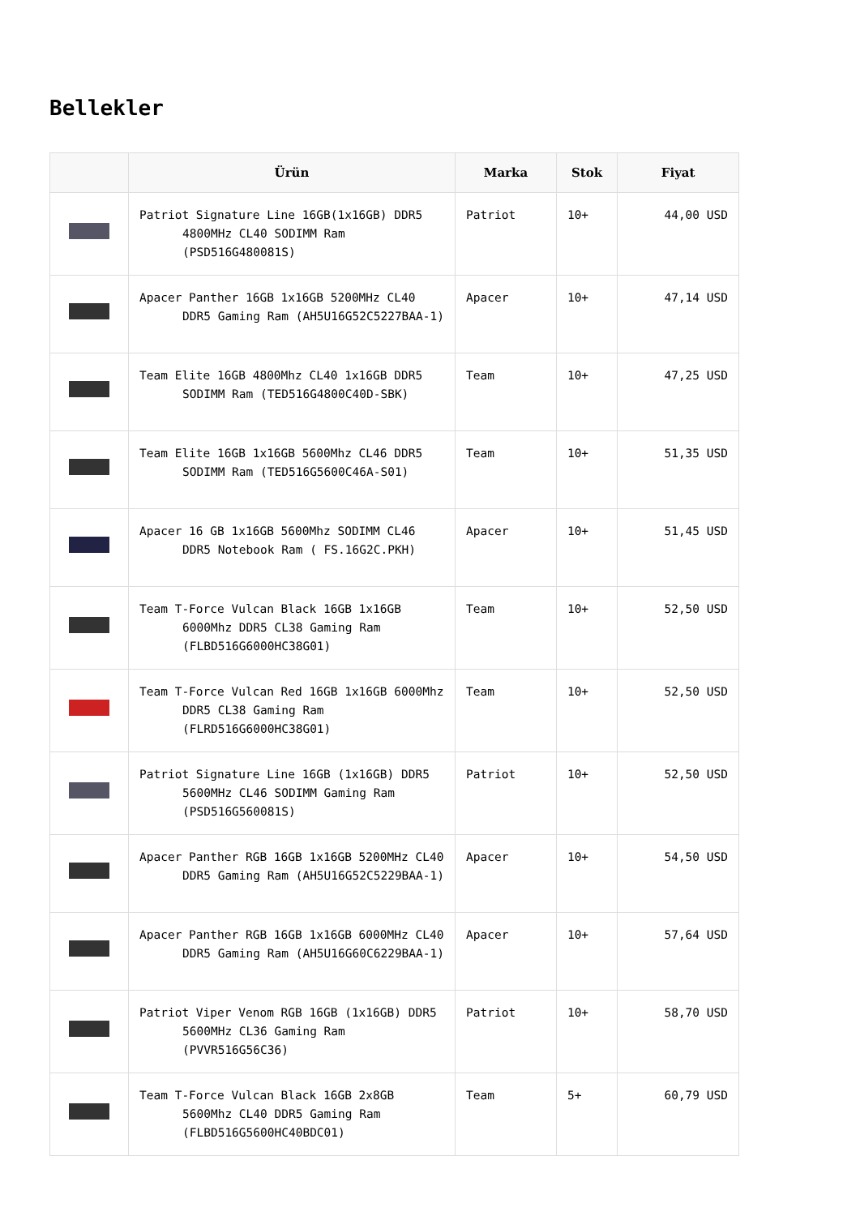Bellekler
| | Ürün | Marka | Stok | Fiyat |
| --- | --- | --- | --- | --- |
| | Patriot Signature Line 16GB(1x16GB) DDR5 4800MHz CL40 SODIMM Ram (PSD516G480081S) | Patriot | 10+ | 44,00 USD |
| | Apacer Panther 16GB 1x16GB 5200MHz CL40 DDR5 Gaming Ram (AH5U16G52C5227BAA-1) | Apacer | 10+ | 47,14 USD |
| | Team Elite 16GB 4800Mhz CL40 1x16GB DDR5 SODIMM Ram (TED516G4800C40D-SBK) | Team | 10+ | 47,25 USD |
| | Team Elite 16GB 1x16GB 5600Mhz CL46 DDR5 SODIMM Ram (TED516G5600C46A-S01) | Team | 10+ | 51,35 USD |
| | Apacer 16 GB 1x16GB 5600Mhz SODIMM CL46 DDR5 Notebook Ram ( FS.16G2C.PKH) | Apacer | 10+ | 51,45 USD |
| | Team T-Force Vulcan Black 16GB 1x16GB 6000Mhz DDR5 CL38 Gaming Ram (FLBD516G6000HC38G01) | Team | 10+ | 52,50 USD |
| | Team T-Force Vulcan Red 16GB 1x16GB 6000Mhz DDR5 CL38 Gaming Ram (FLRD516G6000HC38G01) | Team | 10+ | 52,50 USD |
| | Patriot Signature Line 16GB (1x16GB) DDR5 5600MHz CL46 SODIMM Gaming Ram (PSD516G560081S) | Patriot | 10+ | 52,50 USD |
| | Apacer Panther RGB 16GB 1x16GB 5200MHz CL40 DDR5 Gaming Ram (AH5U16G52C5229BAA-1) | Apacer | 10+ | 54,50 USD |
| | Apacer Panther RGB 16GB 1x16GB 6000MHz CL40 DDR5 Gaming Ram (AH5U16G60C6229BAA-1) | Apacer | 10+ | 57,64 USD |
| | Patriot Viper Venom RGB 16GB (1x16GB) DDR5 5600MHz CL36 Gaming Ram (PVVR516G56C36) | Patriot | 10+ | 58,70 USD |
| | Team T-Force Vulcan Black 16GB 2x8GB 5600Mhz CL40 DDR5 Gaming Ram (FLBD516G5600HC40BDC01) | Team | 5+ | 60,79 USD |